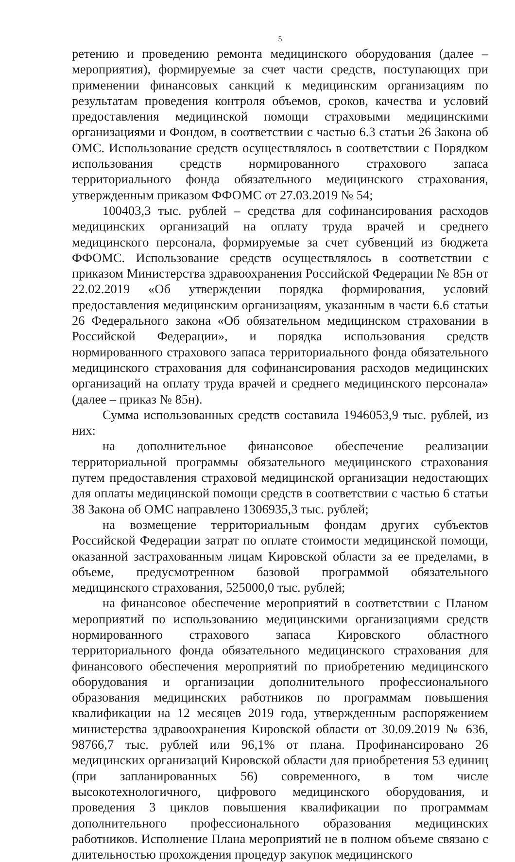5
ретению и проведению ремонта медицинского оборудования (далее – мероприятия), формируемые за счет части средств, поступающих при применении финансовых санкций к медицинским организациям по результатам проведения контроля объемов, сроков, качества и условий предоставления медицинской помощи страховыми медицинскими организациями и Фондом, в соответствии с частью 6.3 статьи 26 Закона об ОМС. Использование средств осуществлялось в соответствии с Порядком использования средств нормированного страхового запаса территориального фонда обязательного медицинского страхования, утвержденным приказом ФФОМС от 27.03.2019 № 54;
100403,3 тыс. рублей – средства для софинансирования расходов медицинских организаций на оплату труда врачей и среднего медицинского персонала, формируемые за счет субвенций из бюджета ФФОМС. Использование средств осуществлялось в соответствии с приказом Министерства здравоохранения Российской Федерации № 85н от 22.02.2019 «Об утверждении порядка формирования, условий предоставления медицинским организациям, указанным в части 6.6 статьи 26 Федерального закона «Об обязательном медицинском страховании в Российской Федерации», и порядка использования средств нормированного страхового запаса территориального фонда обязательного медицинского страхования для софинансирования расходов медицинских организаций на оплату труда врачей и среднего медицинского персонала» (далее – приказ № 85н).
Сумма использованных средств составила 1946053,9 тыс. рублей, из них:
на дополнительное финансовое обеспечение реализации территориальной программы обязательного медицинского страхования путем предоставления страховой медицинской организации недостающих для оплаты медицинской помощи средств в соответствии с частью 6 статьи 38 Закона об ОМС направлено 1306935,3 тыс. рублей;
на возмещение территориальным фондам других субъектов Российской Федерации затрат по оплате стоимости медицинской помощи, оказанной застрахованным лицам Кировской области за ее пределами, в объеме, предусмотренном базовой программой обязательного медицинского страхования, 525000,0 тыс. рублей;
на финансовое обеспечение мероприятий в соответствии с Планом мероприятий по использованию медицинскими организациями средств нормированного страхового запаса Кировского областного территориального фонда обязательного медицинского страхования для финансового обеспечения мероприятий по приобретению медицинского оборудования и организации дополнительного профессионального образования медицинских работников по программам повышения квалификации на 12 месяцев 2019 года, утвержденным распоряжением министерства здравоохранения Кировской области от 30.09.2019 № 636, 98766,7 тыс. рублей или 96,1% от плана. Профинансировано 26 медицинских организаций Кировской области для приобретения 53 единиц (при запланированных 56) современного, в том числе высокотехнологичного, цифрового медицинского оборудования, и проведения 3 циклов повышения квалификации по программам дополнительного профессионального образования медицинских работников. Исполнение Плана мероприятий не в полном объеме связано с длительностью прохождения процедур закупок медицинского